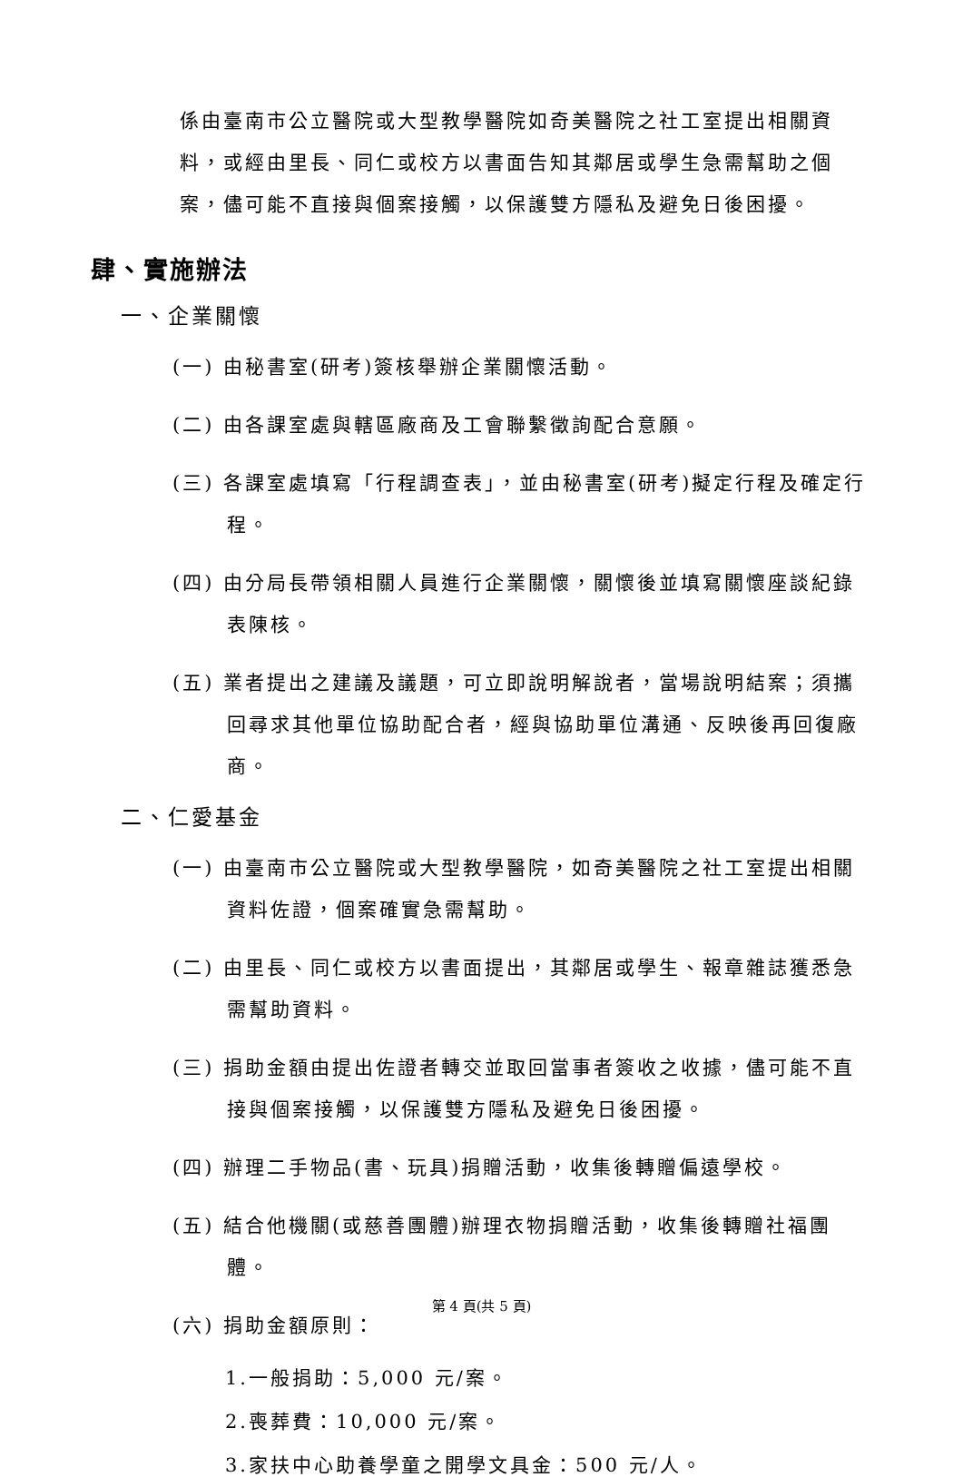係由臺南市公立醫院或大型教學醫院如奇美醫院之社工室提出相關資料，或經由里長、同仁或校方以書面告知其鄰居或學生急需幫助之個案，儘可能不直接與個案接觸，以保護雙方隱私及避免日後困擾。
肆、實施辦法
一、企業關懷
(一) 由秘書室(研考)簽核舉辦企業關懷活動。
(二) 由各課室處與轄區廠商及工會聯繫徵詢配合意願。
(三) 各課室處填寫「行程調查表」，並由秘書室(研考)擬定行程及確定行程。
(四) 由分局長帶領相關人員進行企業關懷，關懷後並填寫關懷座談紀錄表陳核。
(五) 業者提出之建議及議題，可立即說明解說者，當場說明結案；須攜回尋求其他單位協助配合者，經與協助單位溝通、反映後再回復廠商。
二、仁愛基金
(一) 由臺南市公立醫院或大型教學醫院，如奇美醫院之社工室提出相關資料佐證，個案確實急需幫助。
(二) 由里長、同仁或校方以書面提出，其鄰居或學生、報章雜誌獲悉急需幫助資料。
(三) 捐助金額由提出佐證者轉交並取回當事者簽收之收據，儘可能不直接與個案接觸，以保護雙方隱私及避免日後困擾。
(四) 辦理二手物品(書、玩具)捐贈活動，收集後轉贈偏遠學校。
(五) 結合他機關(或慈善團體)辦理衣物捐贈活動，收集後轉贈社福團體。
(六) 捐助金額原則：
1.一般捐助：5,000 元/案。
2.喪葬費：10,000 元/案。
3.家扶中心助養學童之開學文具金：500 元/人。
第 4 頁(共 5 頁)